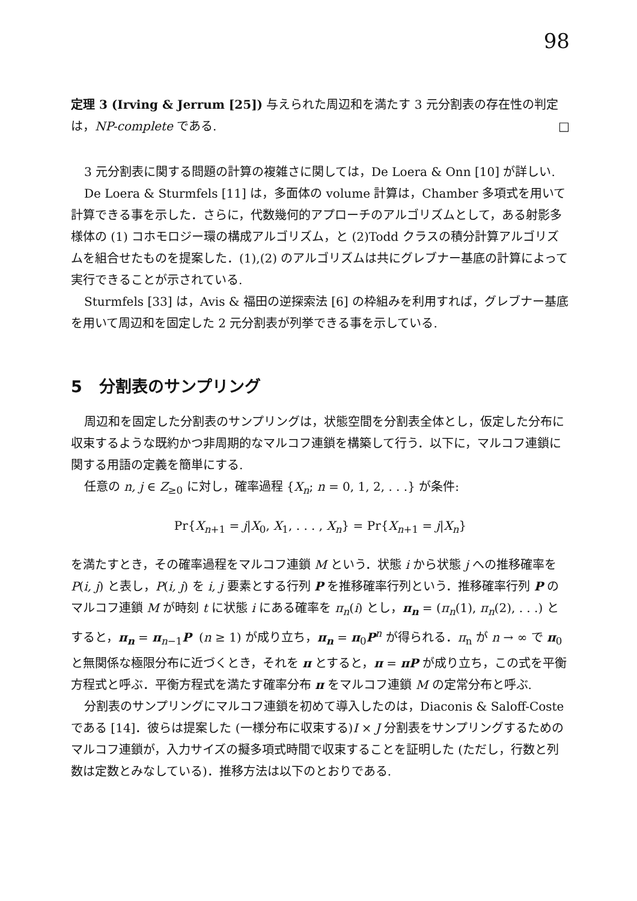98
定理 3 (Irving & Jerrum [25]) 与えられた周辺和を満たす 3 元分割表の存在性の判定は，NP-complete である. □
3 元分割表に関する問題の計算の複雑さに関しては，De Loera & Onn [10] が詳しい.
De Loera & Sturmfels [11] は，多面体の volume 計算は，Chamber 多項式を用いて計算できる事を示した．さらに，代数幾何的アプローチのアルゴリズムとして，ある射影多様体の (1) コホモロジー環の構成アルゴリズム，と (2)Todd クラスの積分計算アルゴリズムを組合せたものを提案した．(1),(2) のアルゴリズムは共にグレブナー基底の計算によって実行できることが示されている.
Sturmfels [33] は，Avis & 福田の逆探索法 [6] の枠組みを利用すれば，グレブナー基底を用いて周辺和を固定した 2 元分割表が列挙できる事を示している.
5 分割表のサンプリング
周辺和を固定した分割表のサンプリングは，状態空間を分割表全体とし，仮定した分布に収束するような既約かつ非周期的なマルコフ連鎖を構築して行う．以下に，マルコフ連鎖に関する用語の定義を簡単にする.
任意の n, j ∈ Z<sub>≥0</sub> に対し，確率過程 {X<sub>n</sub>; n = 0, 1, 2, . . .} が条件:
Pr{X<sub>n+1</sub> = j|X<sub>0</sub>, X<sub>1</sub>, . . . , X<sub>n</sub>} = Pr{X<sub>n+1</sub> = j|X<sub>n</sub>}
を満たすとき，その確率過程をマルコフ連鎖 M という．状態 i から状態 j への推移確率を P(i, j) と表し，P(i, j) を i, j 要素とする行列 P を推移確率行列という．推移確率行列 P のマルコフ連鎖 M が時刻 t に状態 i にある確率を π<sub>n</sub>(i) とし，π<sub>n</sub> = (π<sub>n</sub>(1), π<sub>n</sub>(2), . . .) とすると，π<sub>n</sub> = π<sub>n−1</sub>P (n ≥ 1) が成り立ち，π<sub>n</sub> = π<sub>0</sub>P<sup>n</sup> が得られる．π<sub>n</sub> が n → ∞ で π<sub>0</sub> と無関係な極限分布に近づくとき，それを π とすると，π = πP が成り立ち，この式を平衡方程式と呼ぶ．平衡方程式を満たす確率分布 π をマルコフ連鎖 M の定常分布と呼ぶ.
分割表のサンプリングにマルコフ連鎖を初めて導入したのは，Diaconis & Saloff-Coste である [14]．彼らは提案した (一様分布に収束する)I × J 分割表をサンプリングするためのマルコフ連鎖が，入力サイズの擬多項式時間で収束することを証明した (ただし，行数と列数は定数とみなしている)．推移方法は以下のとおりである.